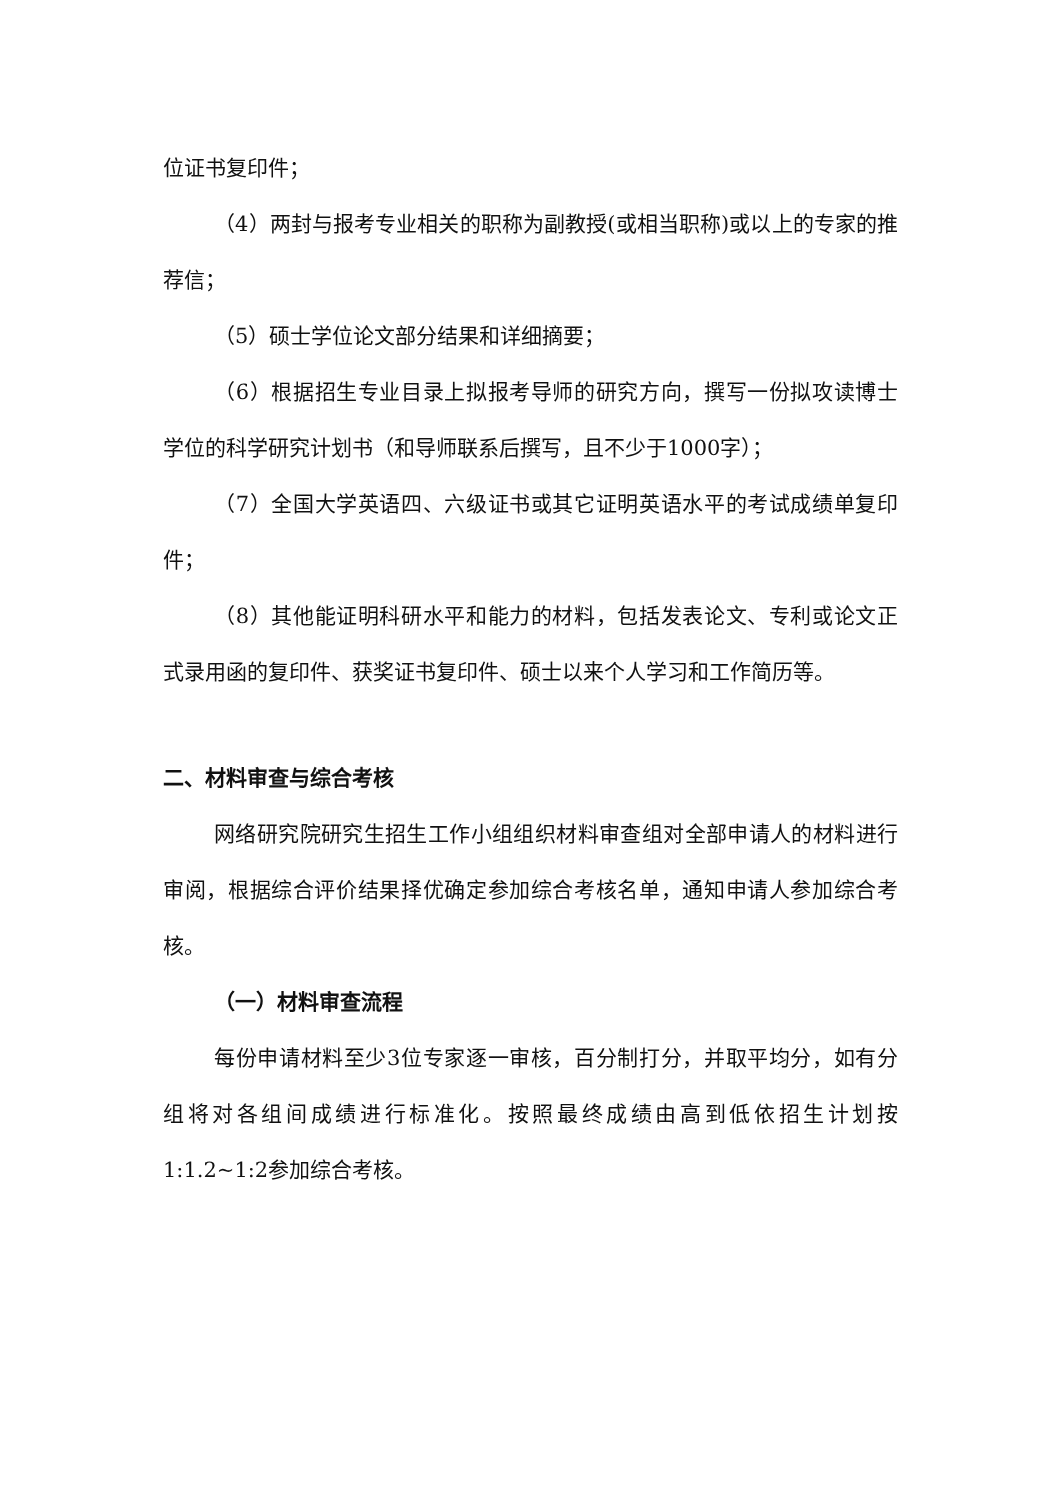位证书复印件；
（4）两封与报考专业相关的职称为副教授(或相当职称)或以上的专家的推荐信；
（5）硕士学位论文部分结果和详细摘要；
（6）根据招生专业目录上拟报考导师的研究方向，撰写一份拟攻读博士学位的科学研究计划书（和导师联系后撰写，且不少于1000字）；
（7）全国大学英语四、六级证书或其它证明英语水平的考试成绩单复印件；
（8）其他能证明科研水平和能力的材料，包括发表论文、专利或论文正式录用函的复印件、获奖证书复印件、硕士以来个人学习和工作简历等。
二、材料审查与综合考核
网络研究院研究生招生工作小组组织材料审查组对全部申请人的材料进行审阅，根据综合评价结果择优确定参加综合考核名单，通知申请人参加综合考核。
（一）材料审查流程
每份申请材料至少3位专家逐一审核，百分制打分，并取平均分，如有分组将对各组间成绩进行标准化。按照最终成绩由高到低依招生计划按1:1.2~1:2参加综合考核。